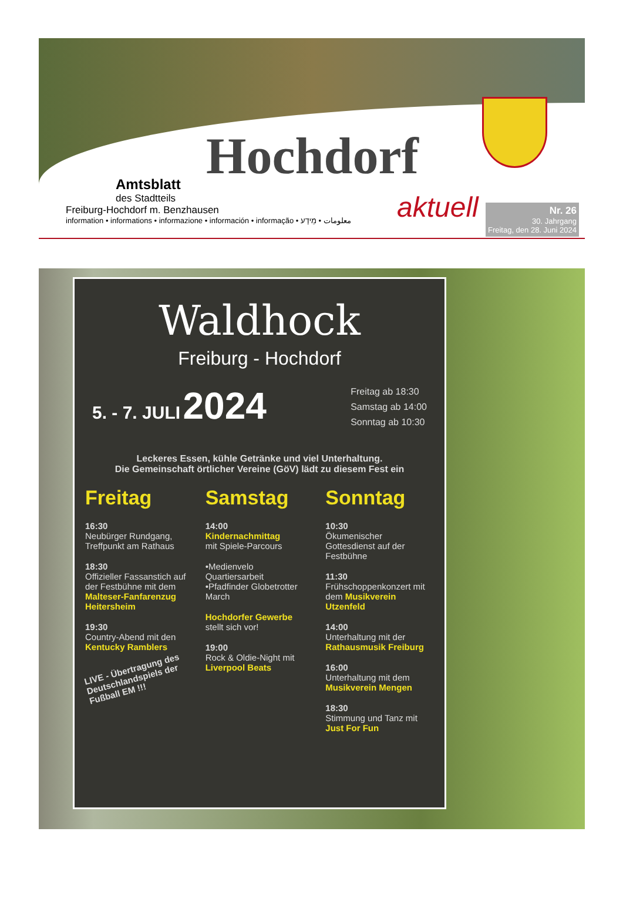Hochdorf
aktuell
Amtsblatt
des Stadtteils
Freiburg-Hochdorf m. Benzhausen
information • informations • informazione • información • informação • معلومات • מֵידָע
Nr. 26
30. Jahrgang
Freitag, den 28. Juni 2024
Waldhock
Freiburg - Hochdorf
5. - 7. JULI 2024
Freitag ab 18:30
Samstag ab 14:00
Sonntag ab 10:30
Leckeres Essen, kühle Getränke und viel Unterhaltung.
Die Gemeinschaft örtlicher Vereine (GöV) lädt zu diesem Fest ein
Freitag
16:30
Neubürger Rundgang, Treffpunkt am Rathaus
18:30
Offizieller Fassanstich auf der Festbühne mit dem Malteser-Fanfarenzug Heitersheim
19:30
Country-Abend mit den Kentucky Ramblers
LIVE - Übertragung des Deutschlandspiels der Fußball EM !!!
Samstag
14:00
Kindernachmittag
mit Spiele-Parcours
•Medienvelo Quartiersarbeit
•Pfadfinder Globetrotter March
Hochdorfer Gewerbe
stellt sich vor!
19:00
Rock & Oldie-Night mit Liverpool Beats
Sonntag
10:30
Ökumenischer Gottesdienst auf der Festbühne
11:30
Frühschoppenkonzert mit dem Musikverein Utzenfeld
14:00
Unterhaltung mit der Rathausmusik Freiburg
16:00
Unterhaltung mit dem Musikverein Mengen
18:30
Stimmung und Tanz mit Just For Fun